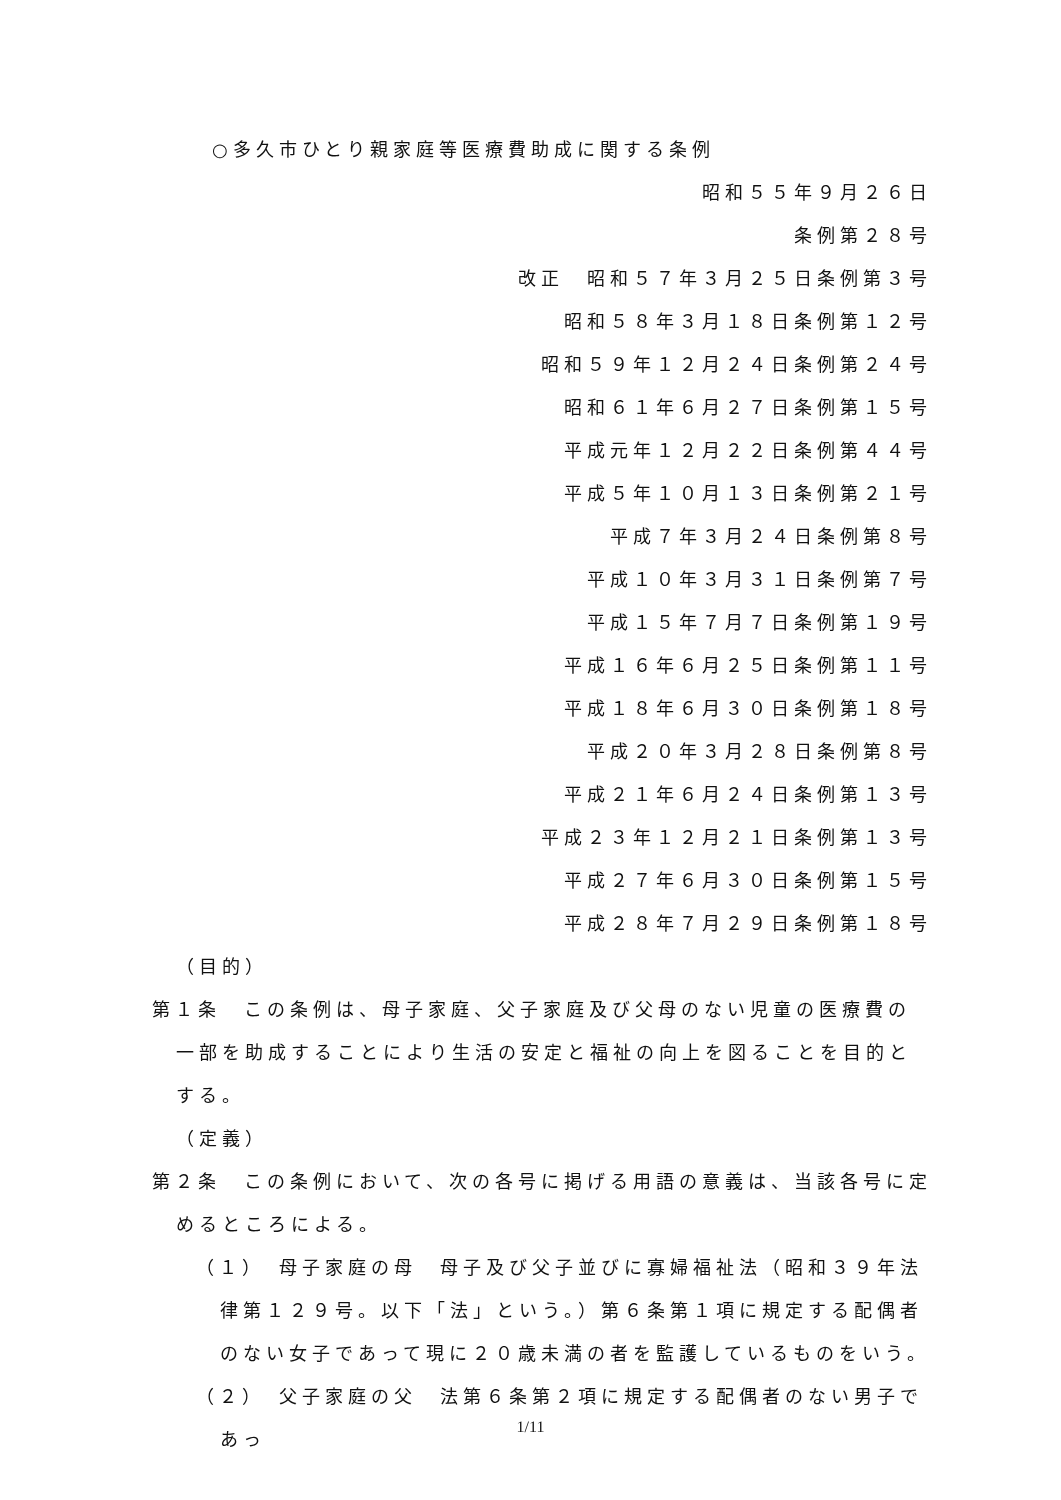○多久市ひとり親家庭等医療費助成に関する条例
昭和５５年９月２６日
条例第２８号
改正　昭和５７年３月２５日条例第３号
昭和５８年３月１８日条例第１２号
昭和５９年１２月２４日条例第２４号
昭和６１年６月２７日条例第１５号
平成元年１２月２２日条例第４４号
平成５年１０月１３日条例第２１号
平成７年３月２４日条例第８号
平成１０年３月３１日条例第７号
平成１５年７月７日条例第１９号
平成１６年６月２５日条例第１１号
平成１８年６月３０日条例第１８号
平成２０年３月２８日条例第８号
平成２１年６月２４日条例第１３号
平成２３年１２月２１日条例第１３号
平成２７年６月３０日条例第１５号
平成２８年７月２９日条例第１８号
（目的）
第１条　この条例は、母子家庭、父子家庭及び父母のない児童の医療費の一部を助成することにより生活の安定と福祉の向上を図ることを目的とする。
（定義）
第２条　この条例において、次の各号に掲げる用語の意義は、当該各号に定めるところによる。
（１）　母子家庭の母　母子及び父子並びに寡婦福祉法（昭和３９年法律第１２９号。以下「法」という。）第６条第１項に規定する配偶者のない女子であって現に２０歳未満の者を監護しているものをいう。
（２）　父子家庭の父　法第６条第２項に規定する配偶者のない男子であっ
1/11